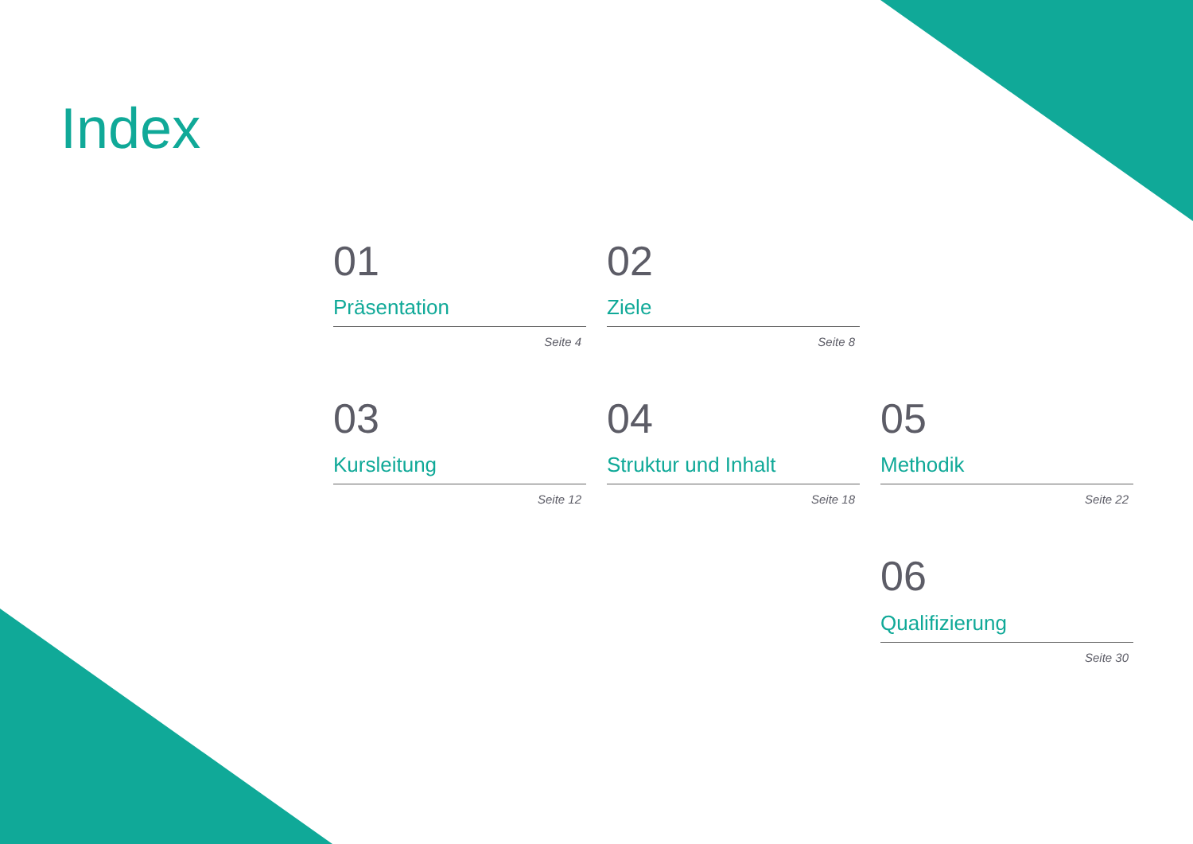Index
01
Präsentation
Seite 4
02
Ziele
Seite 8
03
Kursleitung
Seite 12
04
Struktur und Inhalt
Seite 18
05
Methodik
Seite 22
06
Qualifizierung
Seite 30